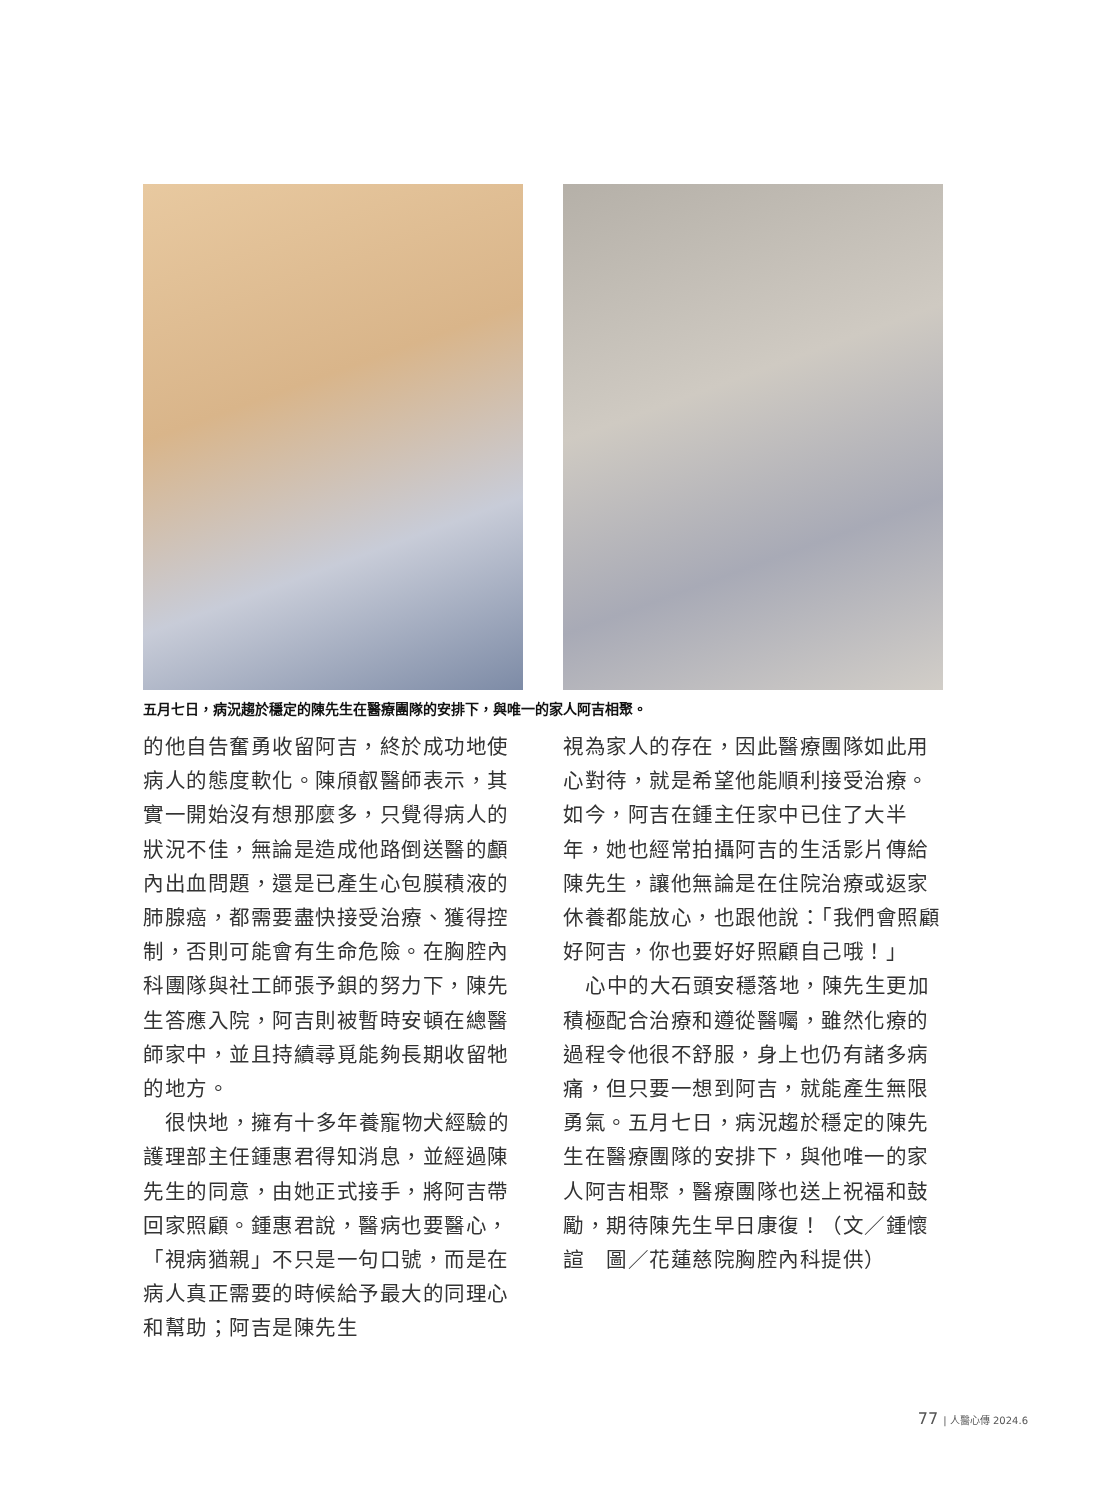五月七日，病況趨於穩定的陳先生在醫療團隊的安排下，與唯一的家人阿吉相聚。
的他自告奮勇收留阿吉，終於成功地使病人的態度軟化。陳頎叡醫師表示，其實一開始沒有想那麼多，只覺得病人的狀況不佳，無論是造成他路倒送醫的顱內出血問題，還是已產生心包膜積液的肺腺癌，都需要盡快接受治療、獲得控制，否則可能會有生命危險。在胸腔內科團隊與社工師張予鋇的努力下，陳先生答應入院，阿吉則被暫時安頓在總醫師家中，並且持續尋覓能夠長期收留牠的地方。
 很快地，擁有十多年養寵物犬經驗的護理部主任鍾惠君得知消息，並經過陳先生的同意，由她正式接手，將阿吉帶回家照顧。鍾惠君說，醫病也要醫心，「視病猶親」不只是一句口號，而是在病人真正需要的時候給予最大的同理心和幫助；阿吉是陳先生
視為家人的存在，因此醫療團隊如此用心對待，就是希望他能順利接受治療。如今，阿吉在鍾主任家中已住了大半年，她也經常拍攝阿吉的生活影片傳給陳先生，讓他無論是在住院治療或返家休養都能放心，也跟他說：「我們會照顧好阿吉，你也要好好照顧自己哦！」
 心中的大石頭安穩落地，陳先生更加積極配合治療和遵從醫囑，雖然化療的過程令他很不舒服，身上也仍有諸多病痛，但只要一想到阿吉，就能產生無限勇氣。五月七日，病況趨於穩定的陳先生在醫療團隊的安排下，與他唯一的家人阿吉相聚，醫療團隊也送上祝福和鼓勵，期待陳先生早日康復！（文／鍾懷諠　圖／花蓮慈院胸腔內科提供）
77 | 人醫心傳 2024.6